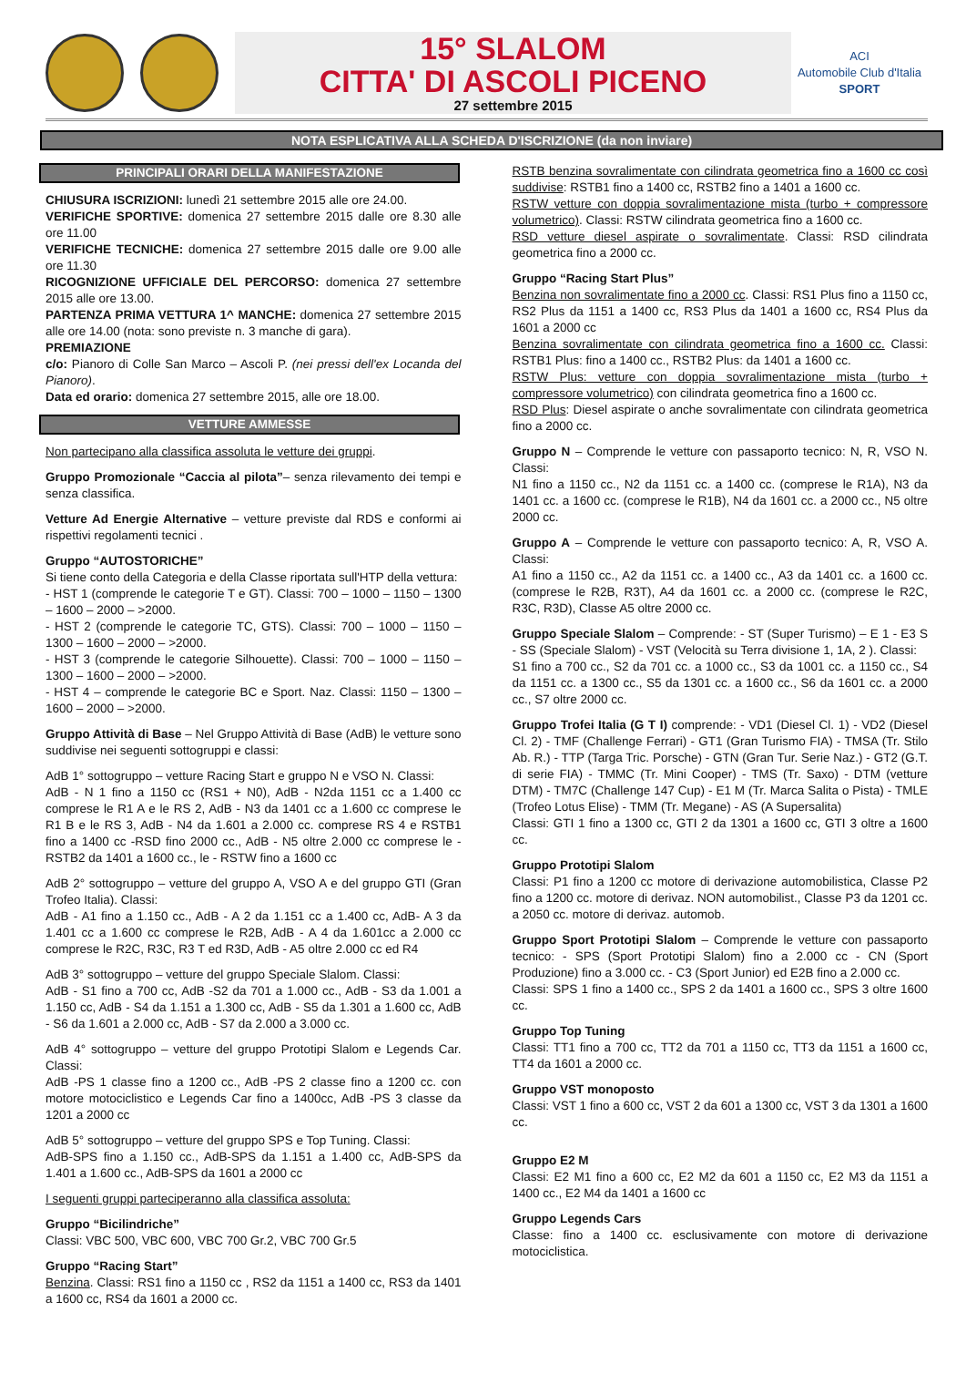15° SLALOM
CITTA' DI ASCOLI PICENO
27 settembre 2015
ACI
Automobile Club d'Italia
SPORT
NOTA ESPLICATIVA ALLA SCHEDA D'ISCRIZIONE (da non inviare)
PRINCIPALI ORARI DELLA MANIFESTAZIONE
CHIUSURA ISCRIZIONI: lunedì 21 settembre 2015 alle ore 24.00.
VERIFICHE SPORTIVE: domenica 27 settembre 2015 dalle ore 8.30 alle ore 11.00
VERIFICHE TECNICHE: domenica 27 settembre 2015 dalle ore 9.00 alle ore 11.30
RICOGNIZIONE UFFICIALE DEL PERCORSO: domenica 27 settembre 2015 alle ore 13.00.
PARTENZA PRIMA VETTURA 1^ MANCHE: domenica 27 settembre 2015 alle ore 14.00 (nota: sono previste n. 3 manche di gara).
PREMIAZIONE
c/o: Pianoro di Colle San Marco – Ascoli P. (nei pressi dell'ex Locanda del Pianoro).
Data ed orario: domenica 27 settembre 2015, alle ore 18.00.
VETTURE AMMESSE
Non partecipano alla classifica assoluta le vetture dei gruppi.
Gruppo Promozionale “Caccia al pilota”– senza rilevamento dei tempi e senza classifica.
Vetture Ad Energie Alternative – vetture previste dal RDS e conformi ai rispettivi regolamenti tecnici .
Gruppo “AUTOSTORICHE”
Si tiene conto della Categoria e della Classe riportata sull'HTP della vettura:
- HST 1 (comprende le categorie T e GT). Classi: 700 – 1000 – 1150 – 1300 – 1600 – 2000 – >2000.
- HST 2 (comprende le categorie TC, GTS). Classi: 700 – 1000 – 1150 – 1300 – 1600 – 2000 – >2000.
- HST 3 (comprende le categorie Silhouette). Classi: 700 – 1000 – 1150 – 1300 – 1600 – 2000 – >2000.
- HST 4 – comprende le categorie BC e Sport. Naz. Classi: 1150 – 1300 – 1600 – 2000 – >2000.
Gruppo Attività di Base – Nel Gruppo Attività di Base (AdB) le vetture sono suddivise nei seguenti sottogruppi e classi:
AdB 1° sottogruppo – vetture Racing Start e gruppo N e VSO N. Classi:
AdB - N 1 fino a 1150 cc (RS1 + N0), AdB - N2da 1151 cc a 1.400 cc comprese le R1 A e le RS 2, AdB - N3 da 1401 cc a 1.600 cc comprese le R1 B e le RS 3, AdB - N4 da 1.601 a 2.000 cc. comprese RS 4 e RSTB1 fino a 1400 cc -RSD fino 2000 cc., AdB - N5 oltre 2.000 cc comprese le - RSTB2 da 1401 a 1600 cc., le - RSTW fino a 1600 cc
AdB 2° sottogruppo – vetture del gruppo A, VSO A e del gruppo GTI (Gran Trofeo Italia). Classi:
AdB - A1 fino a 1.150 cc., AdB - A 2 da 1.151 cc a 1.400 cc, AdB- A 3 da 1.401 cc a 1.600 cc comprese le R2B, AdB - A 4 da 1.601cc a 2.000 cc comprese le R2C, R3C, R3 T ed R3D, AdB - A5 oltre 2.000 cc ed R4
AdB 3° sottogruppo – vetture del gruppo Speciale Slalom. Classi:
AdB - S1 fino a 700 cc, AdB -S2 da 701 a 1.000 cc., AdB - S3 da 1.001 a 1.150 cc, AdB - S4 da 1.151 a 1.300 cc, AdB - S5 da 1.301 a 1.600 cc, AdB - S6 da 1.601 a 2.000 cc, AdB - S7 da 2.000 a 3.000 cc.
AdB 4° sottogruppo – vetture del gruppo Prototipi Slalom e Legends Car. Classi:
AdB -PS 1 classe fino a 1200 cc., AdB -PS 2 classe fino a 1200 cc. con motore motociclistico e Legends Car fino a 1400cc, AdB -PS 3 classe da 1201 a 2000 cc
AdB 5° sottogruppo – vetture del gruppo SPS e Top Tuning. Classi:
AdB-SPS fino a 1.150 cc., AdB-SPS da 1.151 a 1.400 cc, AdB-SPS da 1.401 a 1.600 cc., AdB-SPS da 1601 a 2000 cc
I seguenti gruppi parteciperanno alla classifica assoluta:
Gruppo “Bicilindriche”
Classi: VBC 500, VBC 600, VBC 700 Gr.2, VBC 700 Gr.5
Gruppo “Racing Start”
Benzina. Classi: RS1 fino a 1150 cc , RS2 da 1151 a 1400 cc, RS3 da 1401 a 1600 cc, RS4 da 1601 a 2000 cc.
RSTB benzina sovralimentate con cilindrata geometrica fino a 1600 cc così suddivise: RSTB1 fino a 1400 cc, RSTB2 fino a 1401 a 1600 cc.
RSTW vetture con doppia sovralimentazione mista (turbo + compressore volumetrico). Classi: RSTW cilindrata geometrica fino a 1600 cc.
RSD vetture diesel aspirate o sovralimentate. Classi: RSD cilindrata geometrica fino a 2000 cc.
Gruppo “Racing Start Plus”
Benzina non sovralimentate fino a 2000 cc. Classi: RS1 Plus fino a 1150 cc, RS2 Plus da 1151 a 1400 cc, RS3 Plus da 1401 a 1600 cc, RS4 Plus da 1601 a 2000 cc
Benzina sovralimentate con cilindrata geometrica fino a 1600 cc. Classi: RSTB1 Plus: fino a 1400 cc., RSTB2 Plus: da 1401 a 1600 cc.
RSTW Plus: vetture con doppia sovralimentazione mista (turbo + compressore volumetrico) con cilindrata geometrica fino a 1600 cc.
RSD Plus: Diesel aspirate o anche sovralimentate con cilindrata geometrica fino a 2000 cc.
Gruppo N – Comprende le vetture con passaporto tecnico: N, R, VSO N. Classi:
N1 fino a 1150 cc., N2 da 1151 cc. a 1400 cc. (comprese le R1A), N3 da 1401 cc. a 1600 cc. (comprese le R1B), N4 da 1601 cc. a 2000 cc., N5 oltre 2000 cc.
Gruppo A – Comprende le vetture con passaporto tecnico: A, R, VSO A. Classi:
A1 fino a 1150 cc., A2 da 1151 cc. a 1400 cc., A3 da 1401 cc. a 1600 cc. (comprese le R2B, R3T), A4 da 1601 cc. a 2000 cc. (comprese le R2C, R3C, R3D), Classe A5 oltre 2000 cc.
Gruppo Speciale Slalom – Comprende: - ST (Super Turismo) – E 1 - E3 S - SS (Speciale Slalom) - VST (Velocità su Terra divisione 1, 1A, 2 ). Classi:
S1 fino a 700 cc., S2 da 701 cc. a 1000 cc., S3 da 1001 cc. a 1150 cc., S4 da 1151 cc. a 1300 cc., S5 da 1301 cc. a 1600 cc., S6 da 1601 cc. a 2000 cc., S7 oltre 2000 cc.
Gruppo Trofei Italia (G T I) comprende: - VD1 (Diesel Cl. 1) - VD2 (Diesel Cl. 2) - TMF (Challenge Ferrari) - GT1 (Gran Turismo FIA) - TMSA (Tr. Stilo Ab. R.) - TTP (Targa Tric. Porsche) - GTN (Gran Tur. Serie Naz.) - GT2 (G.T. di serie FIA) - TMMC (Tr. Mini Cooper) - TMS (Tr. Saxo) - DTM (vetture DTM) - TM7C (Challenge 147 Cup) - E1 M (Tr. Marca Salita o Pista) - TMLE (Trofeo Lotus Elise) - TMM (Tr. Megane) - AS (A Supersalita)
Classi: GTI 1 fino a 1300 cc, GTI 2 da 1301 a 1600 cc, GTI 3 oltre a 1600 cc.
Gruppo Prototipi Slalom
Classi: P1 fino a 1200 cc motore di derivazione automobilistica, Classe P2 fino a 1200 cc. motore di derivaz. NON automobilist., Classe P3 da 1201 cc. a 2050 cc. motore di derivaz. automob.
Gruppo Sport Prototipi Slalom – Comprende le vetture con passaporto tecnico: - SPS (Sport Prototipi Slalom) fino a 2.000 cc - CN (Sport Produzione) fino a 3.000 cc. - C3 (Sport Junior) ed E2B fino a 2.000 cc.
Classi: SPS 1 fino a 1400 cc., SPS 2 da 1401 a 1600 cc., SPS 3 oltre 1600 cc.
Gruppo Top Tuning
Classi: TT1 fino a 700 cc, TT2 da 701 a 1150 cc, TT3 da 1151 a 1600 cc, TT4 da 1601 a 2000 cc.
Gruppo VST monoposto
Classi: VST 1 fino a 600 cc, VST 2 da 601 a 1300 cc, VST 3 da 1301 a 1600 cc.
Gruppo E2 M
Classi: E2 M1 fino a 600 cc, E2 M2 da 601 a 1150 cc, E2 M3 da 1151 a 1400 cc., E2 M4 da 1401 a 1600 cc
Gruppo Legends Cars
Classe: fino a 1400 cc. esclusivamente con motore di derivazione motociclistica.